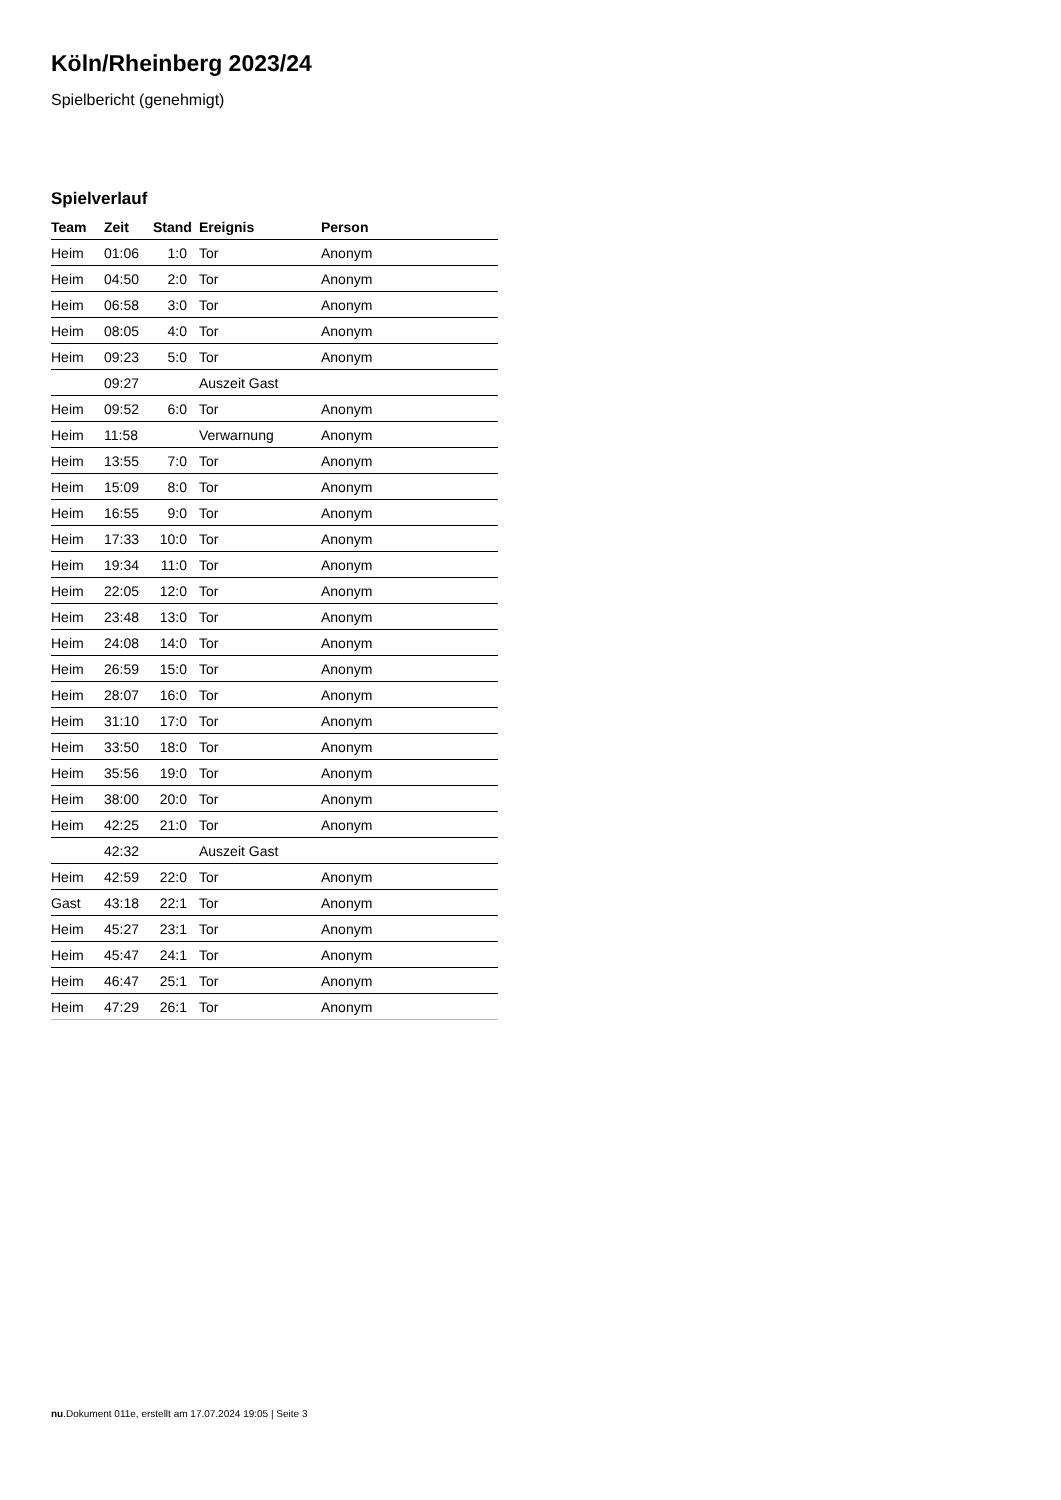Köln/Rheinberg 2023/24
Spielbericht (genehmigt)
Spielverlauf
| Team | Zeit | Stand | Ereignis | Person |
| --- | --- | --- | --- | --- |
| Heim | 01:06 | 1:0 | Tor | Anonym |
| Heim | 04:50 | 2:0 | Tor | Anonym |
| Heim | 06:58 | 3:0 | Tor | Anonym |
| Heim | 08:05 | 4:0 | Tor | Anonym |
| Heim | 09:23 | 5:0 | Tor | Anonym |
| | 09:27 | | Auszeit Gast | |
| Heim | 09:52 | 6:0 | Tor | Anonym |
| Heim | 11:58 | | Verwarnung | Anonym |
| Heim | 13:55 | 7:0 | Tor | Anonym |
| Heim | 15:09 | 8:0 | Tor | Anonym |
| Heim | 16:55 | 9:0 | Tor | Anonym |
| Heim | 17:33 | 10:0 | Tor | Anonym |
| Heim | 19:34 | 11:0 | Tor | Anonym |
| Heim | 22:05 | 12:0 | Tor | Anonym |
| Heim | 23:48 | 13:0 | Tor | Anonym |
| Heim | 24:08 | 14:0 | Tor | Anonym |
| Heim | 26:59 | 15:0 | Tor | Anonym |
| Heim | 28:07 | 16:0 | Tor | Anonym |
| Heim | 31:10 | 17:0 | Tor | Anonym |
| Heim | 33:50 | 18:0 | Tor | Anonym |
| Heim | 35:56 | 19:0 | Tor | Anonym |
| Heim | 38:00 | 20:0 | Tor | Anonym |
| Heim | 42:25 | 21:0 | Tor | Anonym |
| | 42:32 | | Auszeit Gast | |
| Heim | 42:59 | 22:0 | Tor | Anonym |
| Gast | 43:18 | 22:1 | Tor | Anonym |
| Heim | 45:27 | 23:1 | Tor | Anonym |
| Heim | 45:47 | 24:1 | Tor | Anonym |
| Heim | 46:47 | 25:1 | Tor | Anonym |
| Heim | 47:29 | 26:1 | Tor | Anonym |
nu.Dokument 011e, erstellt am 17.07.2024 19:05 | Seite 3